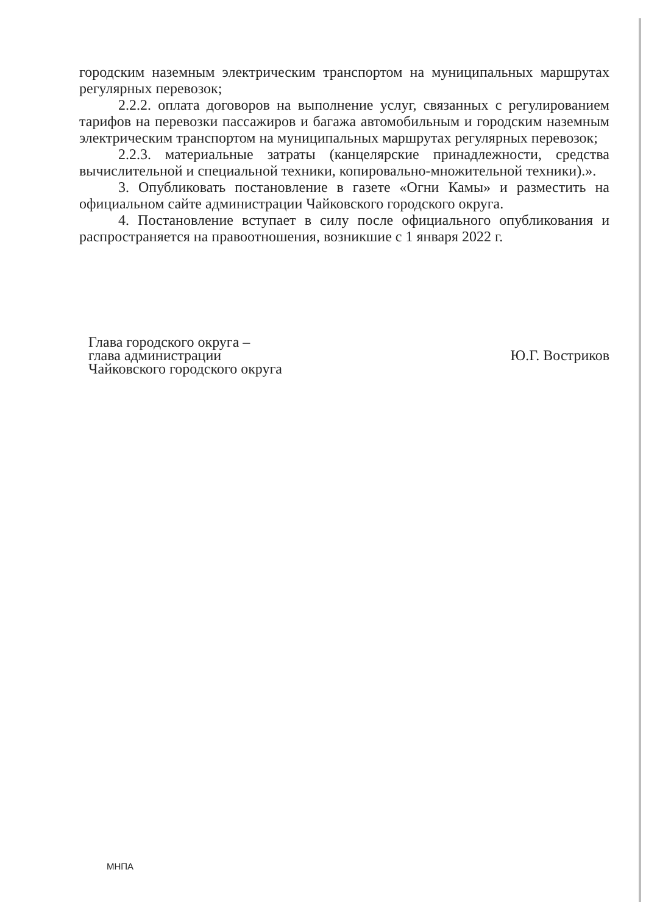городским наземным электрическим транспортом на муниципальных маршрутах регулярных перевозок;
2.2.2. оплата договоров на выполнение услуг, связанных с регулированием тарифов на перевозки пассажиров и багажа автомобильным и городским наземным электрическим транспортом на муниципальных маршрутах регулярных перевозок;
2.2.3. материальные затраты (канцелярские принадлежности, средства вычислительной и специальной техники, копировально-множительной техники).».
3. Опубликовать постановление в газете «Огни Камы» и разместить на официальном сайте администрации Чайковского городского округа.
4. Постановление вступает в силу после официального опубликования и распространяется на правоотношения, возникшие с 1 января 2022 г.
Глава городского округа –
глава администрации
Чайковского городского округа
Ю.Г. Востриков
МНПА